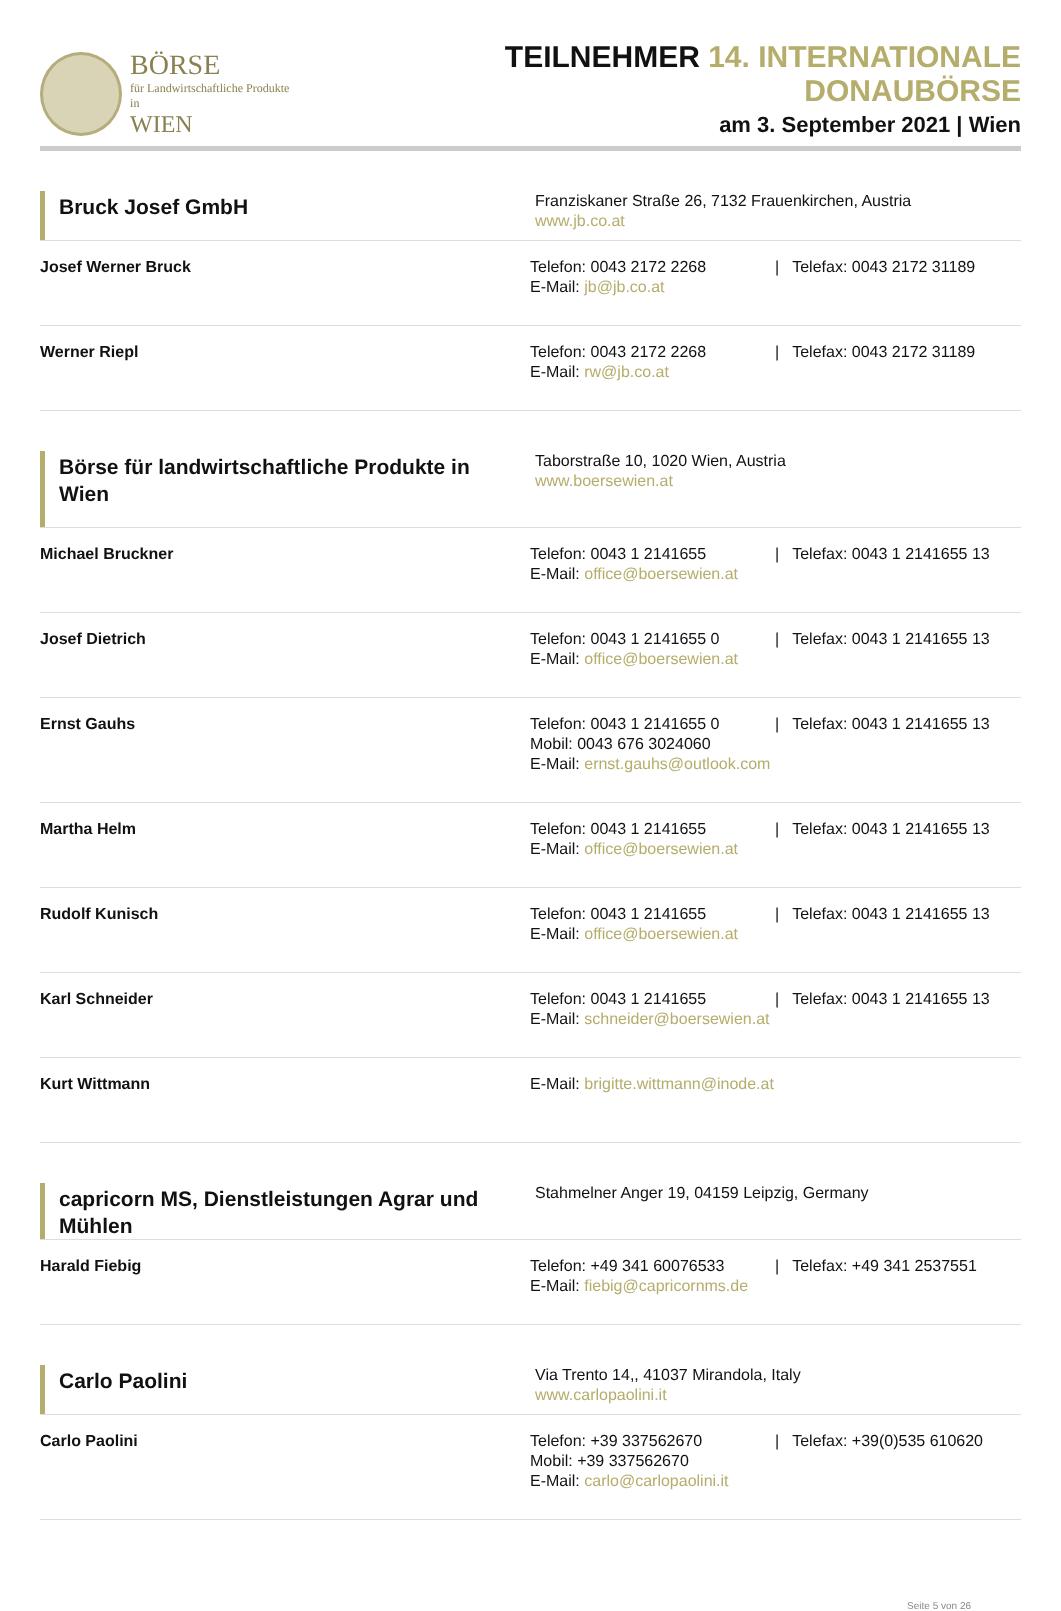BÖRSE
für Landwirtschaftliche Produkte in
WIEN
TEILNEHMER 14. INTERNATIONALE DONAUBÖRSE
am 3. September 2021 | Wien
Bruck Josef GmbH
Franziskaner Straße 26, 7132 Frauenkirchen, Austria
www.jb.co.at
Josef Werner Bruck Telefon: 0043 2172 2268 | Telefax: 0043 2172 31189
E-Mail: jb@jb.co.at
Werner Riepl Telefon: 0043 2172 2268 | Telefax: 0043 2172 31189
E-Mail: rw@jb.co.at
Börse für landwirtschaftliche Produkte in Wien
Taborstraße 10, 1020 Wien, Austria
www.boersewien.at
Michael Bruckner Telefon: 0043 1 2141655 | Telefax: 0043 1 2141655 13
E-Mail: office@boersewien.at
Josef Dietrich Telefon: 0043 1 2141655 0 | Telefax: 0043 1 2141655 13
E-Mail: office@boersewien.at
Ernst Gauhs Telefon: 0043 1 2141655 0 | Telefax: 0043 1 2141655 13
Mobil: 0043 676 3024060
E-Mail: ernst.gauhs@outlook.com
Martha Helm Telefon: 0043 1 2141655 | Telefax: 0043 1 2141655 13
E-Mail: office@boersewien.at
Rudolf Kunisch Telefon: 0043 1 2141655 | Telefax: 0043 1 2141655 13
E-Mail: office@boersewien.at
Karl Schneider Telefon: 0043 1 2141655 | Telefax: 0043 1 2141655 13
E-Mail: schneider@boersewien.at
Kurt Wittmann E-Mail: brigitte.wittmann@inode.at
capricorn MS, Dienstleistungen Agrar und Mühlen
Stahmelner Anger 19, 04159 Leipzig, Germany
Harald Fiebig Telefon: +49 341 60076533 | Telefax: +49 341 2537551
E-Mail: fiebig@capricornms.de
Carlo Paolini
Via Trento 14,, 41037 Mirandola, Italy
www.carlopaolini.it
Carlo Paolini Telefon: +39 337562670 | Telefax: +39(0)535 610620
Mobil: +39 337562670
E-Mail: carlo@carlopaolini.it
Seite 5 von 26